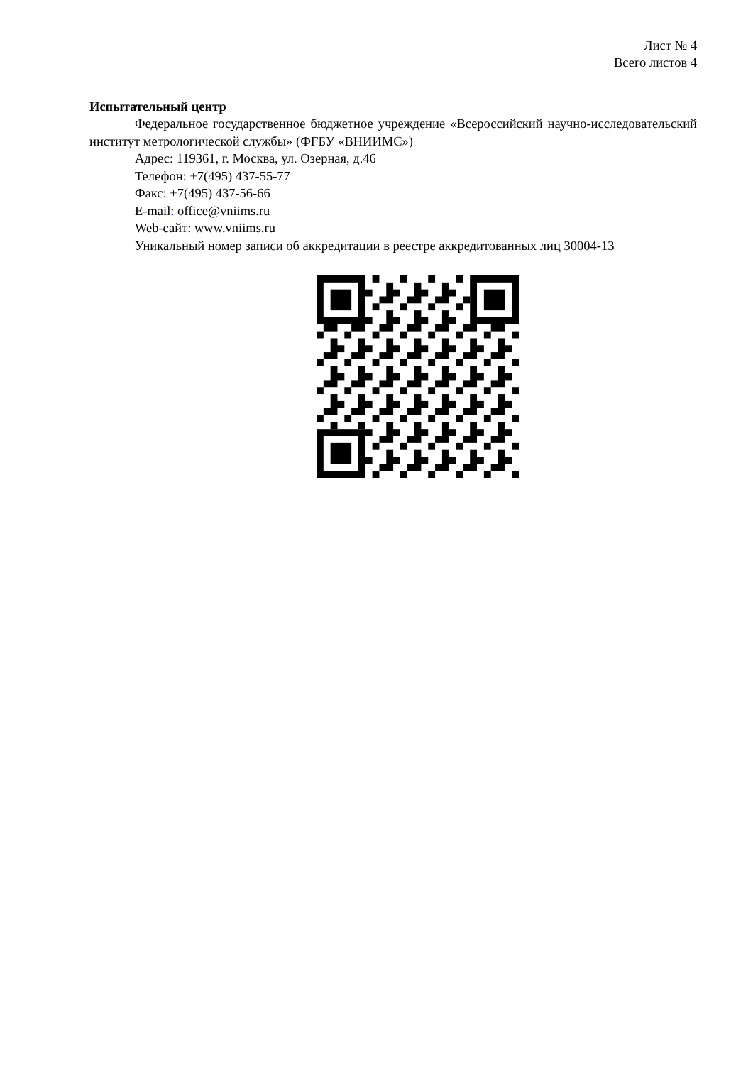Лист № 4
Всего листов 4
Испытательный центр
Федеральное государственное бюджетное учреждение «Всероссийский научно-исследовательский институт метрологической службы» (ФГБУ «ВНИИМС»)
Адрес: 119361, г. Москва, ул. Озерная, д.46
Телефон: +7(495) 437-55-77
Факс: +7(495) 437-56-66
E-mail: office@vniims.ru
Web-сайт: www.vniims.ru
Уникальный номер записи об аккредитации в реестре аккредитованных лиц 30004-13